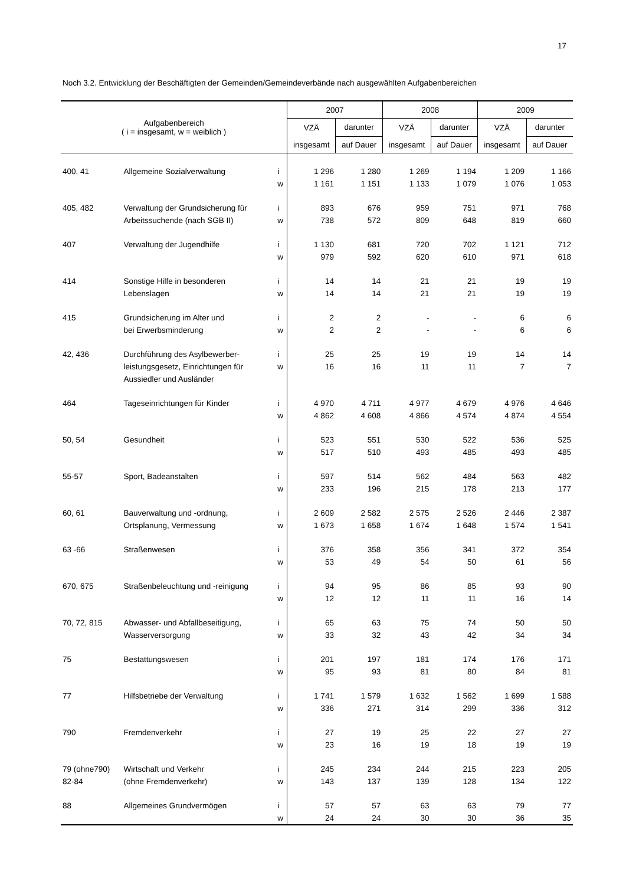17
Noch 3.2. Entwicklung der Beschäftigten der Gemeinden/Gemeindeverbände nach ausgewählten Aufgabenbereichen
| Aufgabenbereich ( i = insgesamt, w = weiblich ) | | | 2007 | | 2008 | | 2009 | |
| --- | --- | --- | --- | --- | --- | --- | --- | --- |
| | | | VZÄ | darunter | VZÄ | darunter | VZÄ | darunter |
| | | | insgesamt | auf Dauer | insgesamt | auf Dauer | insgesamt | auf Dauer |
| 400, 41 | Allgemeine Sozialverwaltung | i | 1 296 | 1 280 | 1 269 | 1 194 | 1 209 | 1 166 |
| | | w | 1 161 | 1 151 | 1 133 | 1 079 | 1 076 | 1 053 |
| 405, 482 | Verwaltung der Grundsicherung für | i | 893 | 676 | 959 | 751 | 971 | 768 |
| | Arbeitssuchende (nach SGB II) | w | 738 | 572 | 809 | 648 | 819 | 660 |
| 407 | Verwaltung der Jugendhilfe | i | 1 130 | 681 | 720 | 702 | 1 121 | 712 |
| | | w | 979 | 592 | 620 | 610 | 971 | 618 |
| 414 | Sonstige Hilfe in besonderen | i | 14 | 14 | 21 | 21 | 19 | 19 |
| | Lebenslagen | w | 14 | 14 | 21 | 21 | 19 | 19 |
| 415 | Grundsicherung im Alter und | i | 2 | 2 | - | - | 6 | 6 |
| | bei Erwerbsminderung | w | 2 | 2 | - | - | 6 | 6 |
| 42, 436 | Durchführung des Asylbewerber- | i | 25 | 25 | 19 | 19 | 14 | 14 |
| | leistungsgesetz, Einrichtungen für | w | 16 | 16 | 11 | 11 | 7 | 7 |
| | Aussiedler und Ausländer | | | | | | | |
| 464 | Tageseinrichtungen für Kinder | i | 4 970 | 4 711 | 4 977 | 4 679 | 4 976 | 4 646 |
| | | w | 4 862 | 4 608 | 4 866 | 4 574 | 4 874 | 4 554 |
| 50, 54 | Gesundheit | i | 523 | 551 | 530 | 522 | 536 | 525 |
| | | w | 517 | 510 | 493 | 485 | 493 | 485 |
| 55-57 | Sport, Badeanstalten | i | 597 | 514 | 562 | 484 | 563 | 482 |
| | | w | 233 | 196 | 215 | 178 | 213 | 177 |
| 60, 61 | Bauverwaltung und -ordnung, | i | 2 609 | 2 582 | 2 575 | 2 526 | 2 446 | 2 387 |
| | Ortsplanung, Vermessung | w | 1 673 | 1 658 | 1 674 | 1 648 | 1 574 | 1 541 |
| 63 -66 | Straßenwesen | i | 376 | 358 | 356 | 341 | 372 | 354 |
| | | w | 53 | 49 | 54 | 50 | 61 | 56 |
| 670, 675 | Straßenbeleuchtung und -reinigung | i | 94 | 95 | 86 | 85 | 93 | 90 |
| | | w | 12 | 12 | 11 | 11 | 16 | 14 |
| 70, 72, 815 | Abwasser- und Abfallbeseitigung, | i | 65 | 63 | 75 | 74 | 50 | 50 |
| | Wasserversorgung | w | 33 | 32 | 43 | 42 | 34 | 34 |
| 75 | Bestattungswesen | i | 201 | 197 | 181 | 174 | 176 | 171 |
| | | w | 95 | 93 | 81 | 80 | 84 | 81 |
| 77 | Hilfsbetriebe der Verwaltung | i | 1 741 | 1 579 | 1 632 | 1 562 | 1 699 | 1 588 |
| | | w | 336 | 271 | 314 | 299 | 336 | 312 |
| 790 | Fremdenverkehr | i | 27 | 19 | 25 | 22 | 27 | 27 |
| | | w | 23 | 16 | 19 | 18 | 19 | 19 |
| 79 (ohne790) | Wirtschaft und Verkehr | i | 245 | 234 | 244 | 215 | 223 | 205 |
| 82-84 | (ohne Fremdenverkehr) | w | 143 | 137 | 139 | 128 | 134 | 122 |
| 88 | Allgemeines Grundvermögen | i | 57 | 57 | 63 | 63 | 79 | 77 |
| | | w | 24 | 24 | 30 | 30 | 36 | 35 |